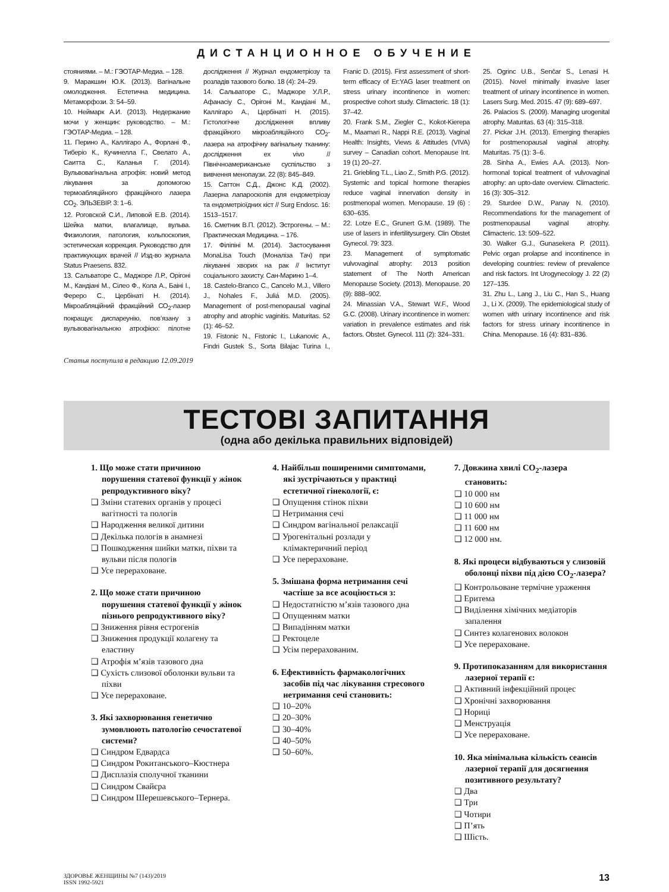ДИСТАНЦИОННОЕ ОБУЧЕНИЕ
стояниями. – М.: ГЭОТАР-Медиа. – 128.
9. Маракшин Ю.К. (2013). Вагінальне омолодження. Естетична медицина. Метаморфози. 3: 54–59.
10. Неймарк А.И. (2013). Недержание мочи у женщин: руководство. – М.: ГЭОТАР-Медиа. – 128.
11. Перино А., Каллігаро А., Форлані Ф., Тиберіо К., Кучинелла Г., Свелато А., Саитта С., Каланья Г. (2014). Вульвовагінальна атрофія: новий метод лікування за допомогою термоабляційного фракційного лазера СО<sub>2</sub>. ЭЛЬЗЕВІР. 3: 1–6.
12. Роговской С.И., Липовой Е.В. (2014). Шейка матки, влагалище, вульва. Физиология, патология, кольпоскопия, эстетическая коррекция. Руководство для практикующих врачей // Изд-во журнала Status Praesens. 832.
13. Сальваторе С., Маджоре Л.Р., Орігоні М., Кандіані М., Сілео Ф., Кола А., Баіні І., Фереро С., Цербінаті Н. (2014). Мікроабляційний фракційний СО<sub>2</sub>-лазер покращує диспареунію, пов’язану з вульвовагінальною атрофією: пілотне дослідження // Журнал ендометріозу та розладів тазового болю. 18 (4): 24–29.
14. Сальваторе С., Маджоре У.Л.Р., Афанасіу С., Орігоні М., Кандіані М., Каллігаро А., Цербінаті Н. (2015). Гістологічне дослідження впливу фракційного мікроабляційного СО<sub>2</sub>-лазера на атрофічну вагінальну тканину: дослідження ex vivo // Північноамериканське суспільство з вивчення менопаузи. 22 (8): 845–849.
15. Саттон С.Д., Джонс К.Д. (2002). Лазерна лапароскопія для ендометріозу та ендометріоїдних кіст // Surg Endosc. 16: 1513–1517.
16. Сметник В.П. (2012). Эстрогены. – М.: Практическая Медицина. – 176.
17. Філіпіні М. (2014). Застосування MonaLisa Touch (Моналіза Тач) при лікуванні хворих на рак // Інститут соціального захисту. Сан-Марино 1–4.
18. Castelo-Branco C., Cancelo M.J., Villero J., Nohales F., Juliá M.D. (2005). Management of post-menopausal vaginal atrophy and atrophic vaginitis. Maturitas. 52 (1): 46–52.
19. Fistonic N., Fistonic I., Lukanovic A., Findri Gustek S., Sorta Bilajac Turina I., Franic D. (2015). First assessment of short-term efficacy of Er:YAG laser treatment on stress urinary incontinence in women: prospective cohort study. Climacteric. 18 (1): 37–42.
20. Frank S.M., Ziegler C., Kokot-Kierepa M., Maamari R., Nappi R.E. (2013). Vaginal Health: Insights, Views & Attitudes (VIVA) survey – Canadian cohort. Menopause Int. 19 (1) 20–27.
21. Griebling T.L., Liao Z., Smith P.G. (2012). Systemic and topical hormone therapies reduce vaginal innervation density in postmenopal women. Menopause. 19 (6) : 630–635.
22. Lotze E.C., Grunert G.M. (1989). The use of lasers in infertilitysurgery. Clin Obstet Gynecol. 79: 323.
23. Management of symptomatic vulvovaginal atrophy: 2013 position statement of The North American Menopause Society. (2013). Menopause. 20 (9): 888–902.
24. Minassian V.A., Stewart W.F., Wood G.C. (2008). Urinary incontinence in women: variation in prevalence estimates and risk factors. Obstet. Gynecol. 111 (2): 324–331.
25. Ogrinc U.B., Senčar S., Lenasi H. (2015). Novel minimally invasive laser treatment of urinary incontinence in women. Lasers Surg. Med. 2015. 47 (9): 689–697.
26. Palacios S. (2009). Managing urogenital atrophy. Maturitas. 63 (4): 315–318.
27. Pickar J.H. (2013). Emerging therapies for postmenopausal vaginal atrophy. Maturitas. 75 (1): 3–6.
28. Sinha A., Ewies A.A. (2013). Non-hormonal topical treatment of vulvovaginal atrophy: an upto-date overview. Climacteric. 16 (3): 305–312.
29. Sturdee D.W., Panay N. (2010). Recommendations for the management of postmenopausal vaginal atrophy. Climacteric. 13: 509–522.
30. Walker G.J., Gunasekera P. (2011). Pelvic organ prolapse and incontinence in developing countries: review of prevalence and risk factors. Int Urogynecology J. 22 (2) 127–135.
31. Zhu L., Lang J., Liu C., Han S., Huang J., Li X. (2009). The epidemiological study of women with urinary incontinence and risk factors for stress urinary incontinence in China. Menopause. 16 (4): 831–836.
Статья поступила в редакцию 12.09.2019
ТЕСТОВІ ЗАПИТАННЯ
(одна або декілька правильних відповідей)
1. Що може стати причиною порушення статевої функції у жінок репродуктивного віку?
❑ Зміни статевих органів у процесі вагітності та пологів
❑ Народження великої дитини
❑ Декілька пологів в анамнезі
❑ Пошкодження шийки матки, піхви та вульви після пологів
❑ Усе перераховане.
2. Що може стати причиною порушення статевої функції у жінок пізнього репродуктивного віку?
❑ Зниження рівня естрогенів
❑ Зниження продукції колагену та еластину
❑ Атрофія м’язів тазового дна
❑ Сухість слизової оболонки вульви та піхви
❑ Усе перераховане.
3. Які захворювання генетично зумовлюють патологію сечостатевої системи?
❑ Синдром Едвардса
❑ Синдром Рокитанського–Кюстнера
❑ Дисплазія сполучної тканини
❑ Синдром Свайєра
❑ Синдром Шерешевського–Тернера.
4. Найбільш поширеними симптомами, які зустрічаються у практиці естетичної гінекології, є:
❑ Опущення стінок піхви
❑ Нетримання сечі
❑ Синдром вагінальної релаксації
❑ Урогенітальні розлади у клімактеричний період
❑ Усе перераховане.
5. Змішана форма нетримання сечі частіше за все асоціюється з:
❑ Недостатністю м’язів тазового дна
❑ Опущенням матки
❑ Випадінням матки
❑ Ректоцеле
❑ Усім перерахованим.
6. Ефективність фармакологічних засобів під час лікування стресового нетримання сечі становить:
❑ 10–20%
❑ 20–30%
❑ 30–40%
❑ 40–50%
❑ 50–60%.
7. Довжина хвилі CO<sub>2</sub>-лазера становить:
❑ 10 000 нм
❑ 10 600 нм
❑ 11 000 нм
❑ 11 600 нм
❑ 12 000 нм.
8. Які процеси відбуваються у слизовій оболонці піхви під дією CO<sub>2</sub>-лазера?
❑ Контрольоване термічне ураження
❑ Еритема
❑ Виділення хімічних медіаторів запалення
❑ Синтез колагенових волокон
❑ Усе перераховане.
9. Протипоказанням для використання лазерної терапії є:
❑ Активний інфекційний процес
❑ Хронічні захворювання
❑ Нориці
❑ Менструація
❑ Усе перераховане.
10. Яка мінімальна кількість сеансів лазерної терапії для досягнення позитивного результату?
❑ Два
❑ Три
❑ Чотири
❑ П’ять
❑ Шість.
ЗДОРОВЬЕ ЖЕНЩИНЫ №7 (143)/2019
ISSN 1992-5921
13